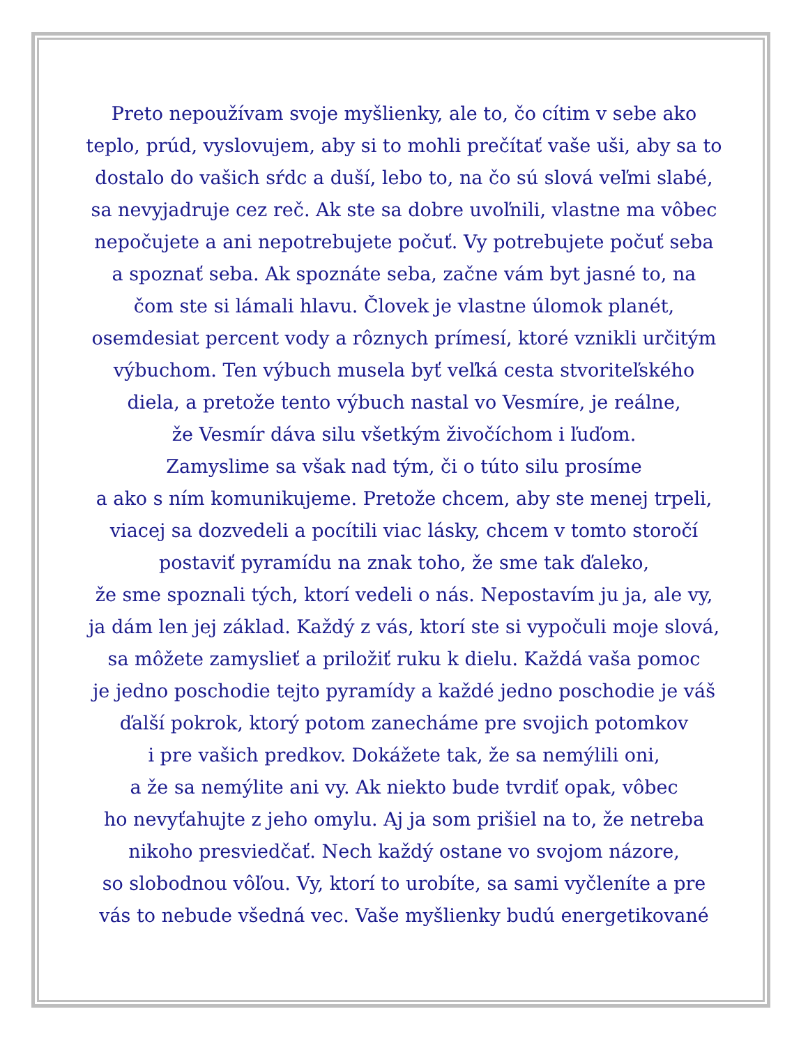Preto nepoužívam svoje myšlienky, ale to, čo cítim v sebe ako
teplo, prúd, vyslovujem, aby si to mohli prečítať vaše uši, aby sa to
dostalo do vašich sŕdc a duší, lebo to, na čo sú slová veľmi slabé,
sa nevyjadruje cez reč. Ak ste sa dobre uvoľnili, vlastne ma vôbec
nepočujete a ani nepotrebujete počuť. Vy potrebujete počuť seba
a spoznať seba. Ak spoznáte seba, začne vám byt jasné to, na
čom ste si lámali hlavu. Človek je vlastne úlomok planét,
osemdesiat percent vody a rôznych prímesí, ktoré vznikli určitým
výbuchom. Ten výbuch musela byť veľká cesta stvoriteľského
diela, a pretože tento výbuch nastal vo Vesmíre, je reálne,
že Vesmír dáva silu všetkým živočíchom i ľuďom.
Zamyslime sa však nad tým, či o túto silu prosíme
a ako s ním komunikujeme. Pretože chcem, aby ste menej trpeli,
viacej sa dozvedeli a pocítili viac lásky, chcem v tomto storočí
postaviť pyramídu na znak toho, že sme tak ďaleko,
že sme spoznali tých, ktorí vedeli o nás. Nepostavím ju ja, ale vy,
ja dám len jej základ. Každý z vás, ktorí ste si vypočuli moje slová,
sa môžete zamyslieť a priložiť ruku k dielu. Každá vaša pomoc
je jedno poschodie tejto pyramídy a každé jedno poschodie je váš
ďalší pokrok, ktorý potom zanecháme pre svojich potomkov
i pre vašich predkov. Dokážete tak, že sa nemýlili oni,
a že sa nemýlite ani vy. Ak niekto bude tvrdiť opak, vôbec
ho nevyťahujte z jeho omylu. Aj ja som prišiel na to, že netreba
nikoho presviedčať. Nech každý ostane vo svojom názore,
so slobodnou vôľou. Vy, ktorí to urobíte, sa sami vyčleníte a pre
vás to nebude všedná vec. Vaše myšlienky budú energetikované